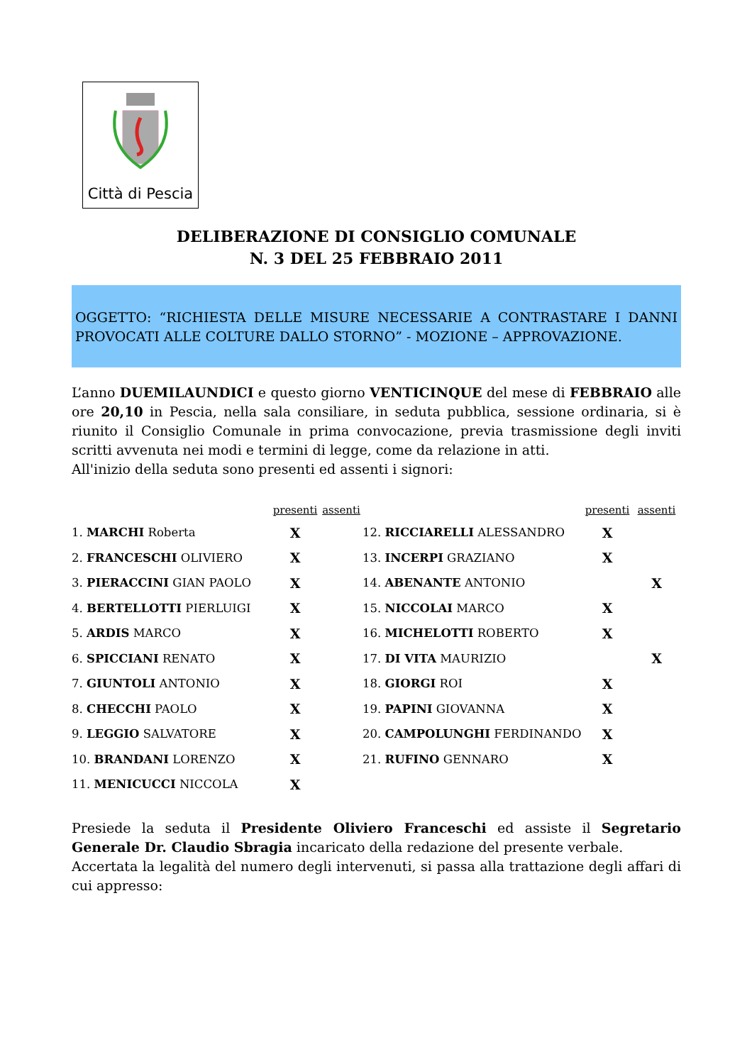Città di Pescia
DELIBERAZIONE DI CONSIGLIO COMUNALE
N. 3 DEL 25 FEBBRAIO 2011
OGGETTO: “RICHIESTA DELLE MISURE NECESSARIE A CONTRASTARE I DANNI PROVOCATI ALLE COLTURE DALLO STORNO” - MOZIONE – APPROVAZIONE.
L’anno DUEMILAUNDICI e questo giorno VENTICINQUE del mese di FEBBRAIO alle ore 20,10 in Pescia, nella sala consiliare, in seduta pubblica, sessione ordinaria, si è riunito il Consiglio Comunale in prima convocazione, previa trasmissione degli inviti scritti avvenuta nei modi e termini di legge, come da relazione in atti.
All'inizio della seduta sono presenti ed assenti i signori:
| | presenti | assenti | | presenti | assenti |
| --- | --- | --- | --- | --- | --- |
| 1. MARCHI Roberta | X | | 12. RICCIARELLI ALESSANDRO | X | |
| 2. FRANCESCHI OLIVIERO | X | | 13. INCERPI GRAZIANO | X | |
| 3. PIERACCINI GIAN PAOLO | X | | 14. ABENANTE ANTONIO | | X |
| 4. BERTELLOTTI PIERLUIGI | X | | 15. NICCOLAI MARCO | X | |
| 5. ARDIS MARCO | X | | 16. MICHELOTTI ROBERTO | X | |
| 6. SPICCIANI RENATO | X | | 17. DI VITA MAURIZIO | | X |
| 7. GIUNTOLI ANTONIO | X | | 18. GIORGI ROI | X | |
| 8. CHECCHI PAOLO | X | | 19. PAPINI GIOVANNA | X | |
| 9. LEGGIO SALVATORE | X | | 20. CAMPOLUNGHI FERDINANDO | X | |
| 10. BRANDANI LORENZO | X | | 21. RUFINO GENNARO | X | |
| 11. MENICUCCI NICCOLA | X | | | | |
Presiede la seduta il Presidente Oliviero Franceschi ed assiste il Segretario Generale Dr. Claudio Sbragia incaricato della redazione del presente verbale.
Accertata la legalità del numero degli intervenuti, si passa alla trattazione degli affari di cui appresso: